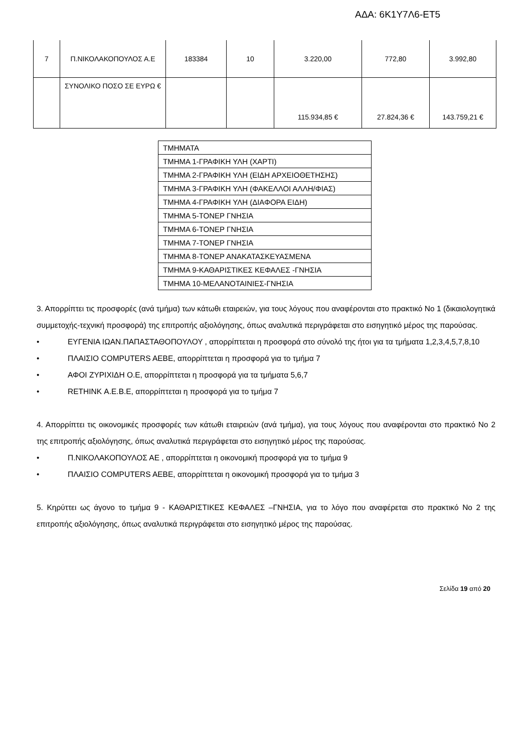ΑΔΑ: 6Κ1Υ7Λ6-ΕΤ5
| 7 | Π.ΝΙΚΟΛΑΚΟΠΟΥΛΟΣ Α.Ε | 183384 | 10 | 3.220,00 | 772,80 | 3.992,80 |
| | ΣΥΝΟΛΙΚΟ ΠΟΣΟ ΣΕ ΕΥΡΩ € | | | 115.934,85 € | 27.824,36 € | 143.759,21 € |
| ΤΜΗΜΑΤΑ |
| ΤΜΗΜΑ 1-ΓΡΑΦΙΚΗ ΥΛΗ (ΧΑΡΤΙ) |
| ΤΜΗΜΑ 2-ΓΡΑΦΙΚΗ ΥΛΗ (ΕΙΔΗ ΑΡΧΕΙΟΘΕΤΗΣΗΣ) |
| ΤΜΗΜΑ 3-ΓΡΑΦΙΚΗ ΥΛΗ (ΦΑΚΕΛΛΟΙ ΑΛΛΗ/ΦΙΑΣ) |
| ΤΜΗΜΑ 4-ΓΡΑΦΙΚΗ ΥΛΗ (ΔΙΑΦΟΡΑ ΕΙΔΗ) |
| ΤΜΗΜΑ 5-ΤΟΝΕΡ ΓΝΗΣΙΑ |
| ΤΜΗΜΑ 6-ΤΟΝΕΡ ΓΝΗΣΙΑ |
| ΤΜΗΜΑ 7-ΤΟΝΕΡ ΓΝΗΣΙΑ |
| ΤΜΗΜΑ 8-ΤΟΝΕΡ ΑΝΑΚΑΤΑΣΚΕΥΑΣΜΕΝΑ |
| ΤΜΗΜΑ 9-ΚΑΘΑΡΙΣΤΙΚΕΣ ΚΕΦΑΛΕΣ -ΓΝΗΣΙΑ |
| ΤΜΗΜΑ 10-ΜΕΛΑΝΟΤΑΙΝΙΕΣ-ΓΝΗΣΙΑ |
3. Απορρίπτει τις προσφορές (ανά τμήμα) των κάτωθι εταιρειών, για τους λόγους που αναφέρονται στο πρακτικό Νο 1 (δικαιολογητικά συμμετοχής-τεχνική προσφορά) της επιτροπής αξιολόγησης, όπως αναλυτικά περιγράφεται στο εισηγητικό μέρος της παρούσας.
• ΕΥΓΕΝΙΑ ΙΩΑΝ.ΠΑΠΑΣΤΑΘΟΠΟΥΛΟΥ , απορρίπτεται η προσφορά στο σύνολό της ήτοι για τα τμήματα 1,2,3,4,5,7,8,10
• ΠΛΑΙΣΙΟ COMPUTERS AEBE, απορρίπτεται η προσφορά για το τμήμα 7
• ΑΦΟΙ ΖΥΡΙΧΙΔΗ Ο.Ε, απορρίπτεται η προσφορά για τα τμήματα 5,6,7
• RETHINK Α.Ε.Β.Ε, απορρίπτεται η προσφορά για το τμήμα 7
4. Απορρίπτει τις οικονομικές προσφορές των κάτωθι εταιρειών (ανά τμήμα), για τους λόγους που αναφέρονται στο πρακτικό Νο 2 της επιτροπής αξιολόγησης, όπως αναλυτικά περιγράφεται στο εισηγητικό μέρος της παρούσας.
• Π.ΝΙΚΟΛΑΚΟΠΟΥΛΟΣ ΑΕ , απορρίπτεται η οικονομική προσφορά για το τμήμα 9
• ΠΛΑΙΣΙΟ COMPUTERS AEBE, απορρίπτεται η οικονομική προσφορά για το τμήμα 3
5. Κηρύττει ως άγονο το τμήμα 9 - ΚΑΘΑΡΙΣΤΙΚΕΣ ΚΕΦΑΛΕΣ –ΓΝΗΣΙΑ, για το λόγο που αναφέρεται στο πρακτικό Νο 2 της επιτροπής αξιολόγησης, όπως αναλυτικά περιγράφεται στο εισηγητικό μέρος της παρούσας.
Σελίδα 19 από 20